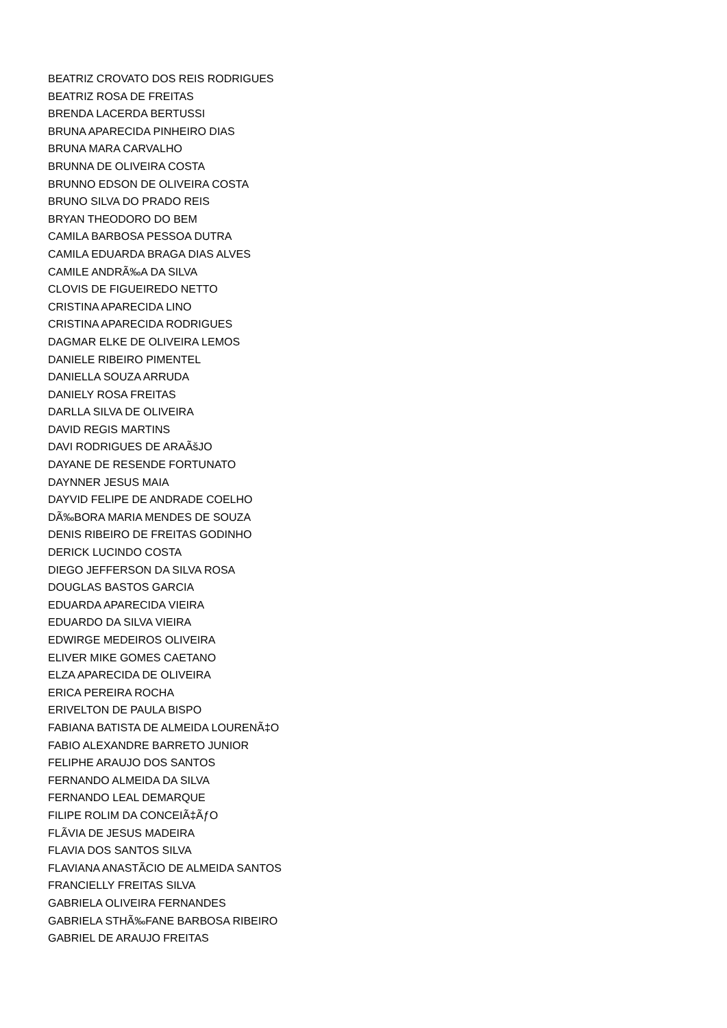BEATRIZ CROVATO DOS REIS RODRIGUES
BEATRIZ ROSA DE FREITAS
BRENDA LACERDA BERTUSSI
BRUNA APARECIDA PINHEIRO DIAS
BRUNA MARA CARVALHO
BRUNNA DE OLIVEIRA COSTA
BRUNNO EDSON DE OLIVEIRA COSTA
BRUNO SILVA DO PRADO REIS
BRYAN THEODORO DO BEM
CAMILA BARBOSA PESSOA DUTRA
CAMILA EDUARDA BRAGA DIAS ALVES
CAMILE ANDRÃ‰A DA SILVA
CLOVIS DE FIGUEIREDO NETTO
CRISTINA APARECIDA LINO
CRISTINA APARECIDA RODRIGUES
DAGMAR ELKE DE OLIVEIRA LEMOS
DANIELE RIBEIRO PIMENTEL
DANIELLA SOUZA ARRUDA
DANIELY ROSA FREITAS
DARLLA SILVA DE OLIVEIRA
DAVID REGIS MARTINS
DAVI RODRIGUES DE ARAÃšJO
DAYANE DE RESENDE FORTUNATO
DAYNNER JESUS MAIA
DAYVID FELIPE DE ANDRADE COELHO
DÃ‰BORA MARIA MENDES DE SOUZA
DENIS RIBEIRO DE FREITAS GODINHO
DERICK LUCINDO COSTA
DIEGO JEFFERSON DA SILVA ROSA
DOUGLAS BASTOS GARCIA
EDUARDA APARECIDA VIEIRA
EDUARDO DA SILVA VIEIRA
EDWIRGE MEDEIROS OLIVEIRA
ELIVER MIKE GOMES CAETANO
ELZA APARECIDA DE OLIVEIRA
ERICA PEREIRA ROCHA
ERIVELTON DE PAULA BISPO
FABIANA BATISTA DE ALMEIDA LOURENÃ‡O
FABIO ALEXANDRE BARRETO JUNIOR
FELIPHE ARAUJO DOS SANTOS
FERNANDO ALMEIDA DA SILVA
FERNANDO LEAL DEMARQUE
FILIPE ROLIM DA CONCEIÃ‡ÃƒO
FLÃVIA DE JESUS MADEIRA
FLAVIA DOS SANTOS SILVA
FLAVIANA ANASTÃCIO DE ALMEIDA SANTOS
FRANCIELLY FREITAS SILVA
GABRIELA OLIVEIRA FERNANDES
GABRIELA STHÃ‰FANE BARBOSA RIBEIRO
GABRIEL DE ARAUJO FREITAS